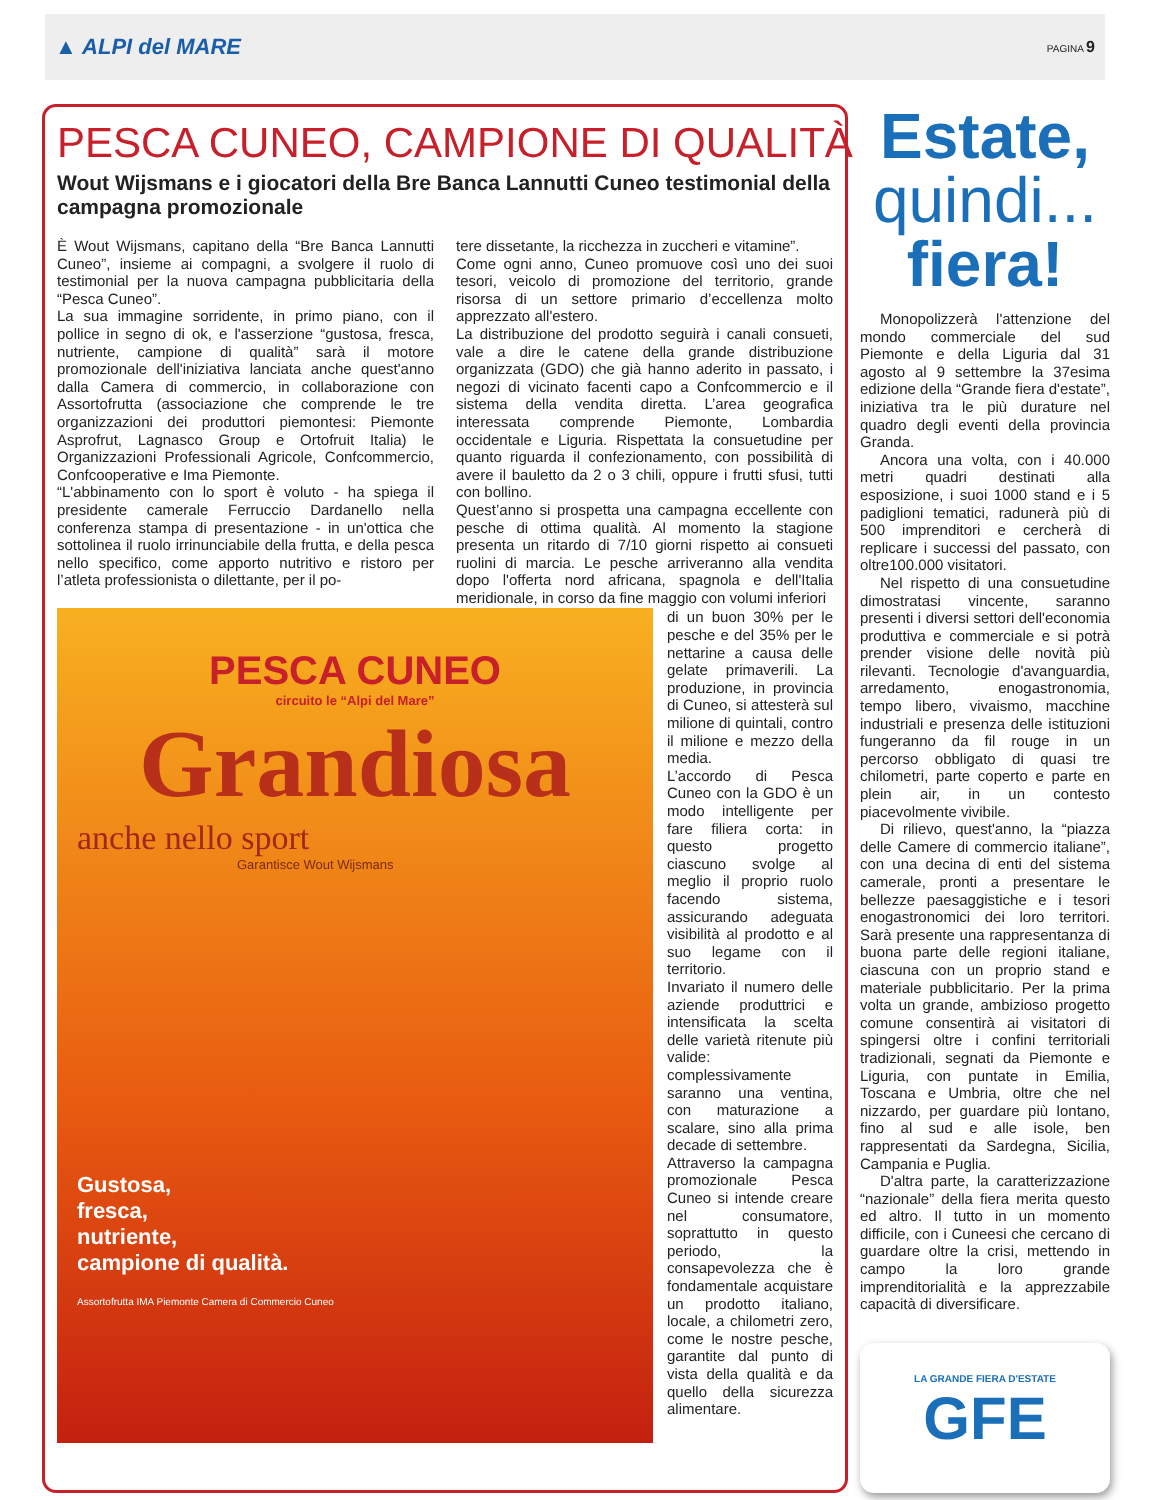▲ ALPI del MARE PAGINA 9
PESCA CUNEO, CAMPIONE DI QUALITÀ
Wout Wijsmans e i giocatori della Bre Banca Lannutti Cuneo testimonial della campagna promozionale
È Wout Wijsmans, capitano della “Bre Banca Lannutti Cuneo”, insieme ai compagni, a svolgere il ruolo di testimonial per la nuova campagna pubblicitaria della “Pesca Cuneo”.
La sua immagine sorridente, in primo piano, con il pollice in segno di ok, e l'asserzione “gustosa, fresca, nutriente, campione di qualità” sarà il motore promozionale dell'iniziativa lanciata anche quest'anno dalla Camera di commercio, in collaborazione con Assortofrutta (associazione che comprende le tre organizzazioni dei produttori piemontesi: Piemonte Asprofrut, Lagnasco Group e Ortofruit Italia) le Organizzazioni Professionali Agricole, Confcommercio, Confcooperative e Ima Piemonte.
“L'abbinamento con lo sport è voluto - ha spiega il presidente camerale Ferruccio Dardanello nella conferenza stampa di presentazione - in un'ottica che sottolinea il ruolo irrinunciabile della frutta, e della pesca nello specifico, come apporto nutritivo e ristoro per l’atleta professionista o dilettante, per il po-
tere dissetante, la ricchezza in zuccheri e vitamine”.
Come ogni anno, Cuneo promuove così uno dei suoi tesori, veicolo di promozione del territorio, grande risorsa di un settore primario d’eccellenza molto apprezzato all'estero.
La distribuzione del prodotto seguirà i canali consueti, vale a dire le catene della grande distribuzione organizzata (GDO) che già hanno aderito in passato, i negozi di vicinato facenti capo a Confcommercio e il sistema della vendita diretta. L’area geografica interessata comprende Piemonte, Lombardia occidentale e Liguria. Rispettata la consuetudine per quanto riguarda il confezionamento, con possibilità di avere il bauletto da 2 o 3 chili, oppure i frutti sfusi, tutti con bollino.
Quest’anno si prospetta una campagna eccellente con pesche di ottima qualità. Al momento la stagione presenta un ritardo di 7/10 giorni rispetto ai consueti ruolini di marcia. Le pesche arriveranno alla vendita dopo l'offerta nord africana, spagnola e dell'Italia meridionale, in corso da fine maggio con volumi inferiori
PESCA CUNEO
circuito le “Alpi del Mare”
Grandiosa
anche nello sport
Garantisce Wout Wijsmans
Gustosa,
fresca,
nutriente,
campione di qualità.
Assortofrutta IMA Piemonte Camera di Commercio Cuneo
di un buon 30% per le pesche e del 35% per le nettarine a causa delle gelate primaverili. La produzione, in provincia di Cuneo, si attesterà sul milione di quintali, contro il milione e mezzo della media.
L’accordo di Pesca Cuneo con la GDO è un modo intelligente per fare filiera corta: in questo progetto ciascuno svolge al meglio il proprio ruolo facendo sistema, assicurando adeguata visibilità al prodotto e al suo legame con il territorio.
Invariato il numero delle aziende produttrici e intensificata la scelta delle varietà ritenute più valide: complessivamente saranno una ventina, con maturazione a scalare, sino alla prima decade di settembre.
Attraverso la campagna promozionale Pesca Cuneo si intende creare nel consumatore, soprattutto in questo periodo, la consapevolezza che è fondamentale acquistare un prodotto italiano, locale, a chilometri zero, come le nostre pesche, garantite dal punto di vista della qualità e da quello della sicurezza alimentare.
Estate,
quindi...
fiera!
Monopolizzerà l'attenzione del mondo commerciale del sud Piemonte e della Liguria dal 31 agosto al 9 settembre la 37esima edizione della “Grande fiera d'estate”, iniziativa tra le più durature nel quadro degli eventi della provincia Granda.
Ancora una volta, con i 40.000 metri quadri destinati alla esposizione, i suoi 1000 stand e i 5 padiglioni tematici, radunerà più di 500 imprenditori e cercherà di replicare i successi del passato, con oltre100.000 visitatori.
Nel rispetto di una consuetudine dimostratasi vincente, saranno presenti i diversi settori dell'economia produttiva e commerciale e si potrà prender visione delle novità più rilevanti. Tecnologie d'avanguardia, arredamento, enogastronomia, tempo libero, vivaismo, macchine industriali e presenza delle istituzioni fungeranno da fil rouge in un percorso obbligato di quasi tre chilometri, parte coperto e parte en plein air, in un contesto piacevolmente vivibile.
Di rilievo, quest'anno, la “piazza delle Camere di commercio italiane”, con una decina di enti del sistema camerale, pronti a presentare le bellezze paesaggistiche e i tesori enogastronomici dei loro territori. Sarà presente una rappresentanza di buona parte delle regioni italiane, ciascuna con un proprio stand e materiale pubblicitario. Per la prima volta un grande, ambizioso progetto comune consentirà ai visitatori di spingersi oltre i confini territoriali tradizionali, segnati da Piemonte e Liguria, con puntate in Emilia, Toscana e Umbria, oltre che nel nizzardo, per guardare più lontano, fino al sud e alle isole, ben rappresentati da Sardegna, Sicilia, Campania e Puglia.
D'altra parte, la caratterizzazione “nazionale” della fiera merita questo ed altro. Il tutto in un momento difficile, con i Cuneesi che cercano di guardare oltre la crisi, mettendo in campo la loro grande imprenditorialità e la apprezzabile capacità di diversificare.
LA GRANDE FIERA D'ESTATE
GFE